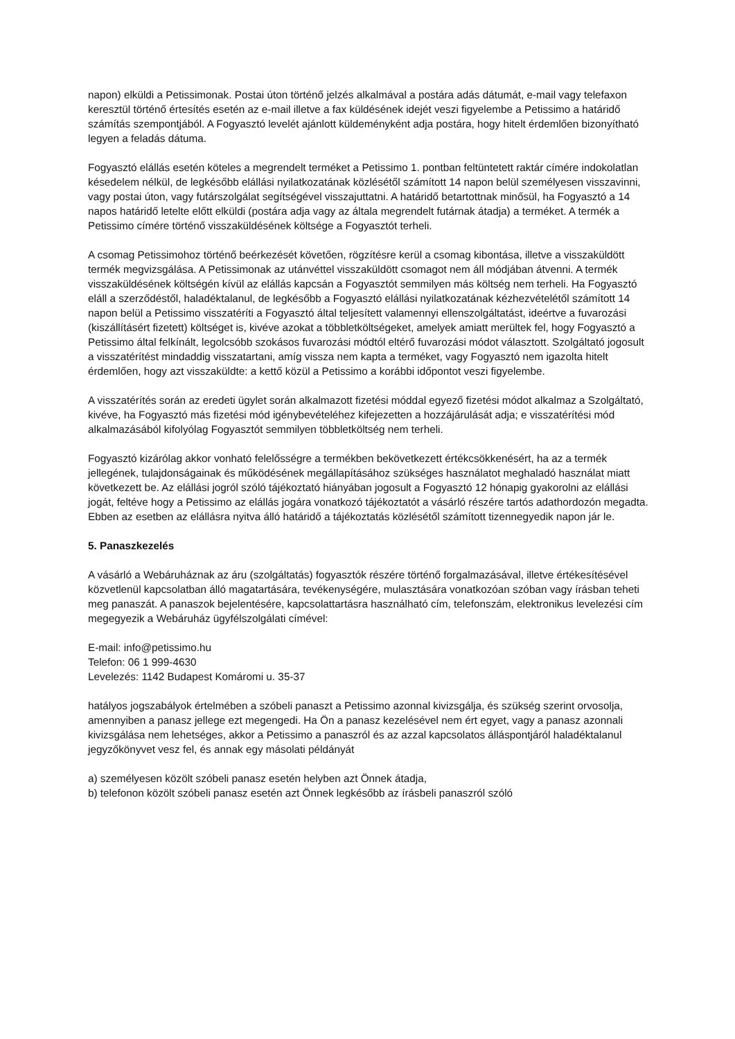napon) elküldi a Petissimonak. Postai úton történő jelzés alkalmával a postára adás dátumát, e-mail vagy telefaxon keresztül történő értesítés esetén az e-mail illetve a fax küldésének idejét veszi figyelembe a Petissimo a határidő számítás szempontjából. A Fogyasztó levelét ajánlott küldeményként adja postára, hogy hitelt érdemlően bizonyítható legyen a feladás dátuma.
Fogyasztó elállás esetén köteles a megrendelt terméket a Petissimo 1. pontban feltüntetett raktár címére indokolatlan késedelem nélkül, de legkésőbb elállási nyilatkozatának közlésétől számított 14 napon belül személyesen visszavinni, vagy postai úton, vagy futárszolgálat segítségével visszajuttatni. A határidő betartottnak minősül, ha Fogyasztó a 14 napos határidő letelte előtt elküldi (postára adja vagy az általa megrendelt futárnak átadja) a terméket. A termék a Petissimo címére történő visszaküldésének költsége a Fogyasztót terheli.
A csomag Petissimohoz történő beérkezését követően, rögzítésre kerül a csomag kibontása, illetve a visszaküldött termék megvizsgálása. A Petissimonak az utánvéttel visszaküldött csomagot nem áll módjában átvenni. A termék visszaküldésének költségén kívül az elállás kapcsán a Fogyasztót semmilyen más költség nem terheli. Ha Fogyasztó eláll a szerződéstől, haladéktalanul, de legkésőbb a Fogyasztó elállási nyilatkozatának kézhezvételétől számított 14 napon belül a Petissimo visszatéríti a Fogyasztó által teljesített valamennyi ellenszolgáltatást, ideértve a fuvarozási (kiszállításért fizetett) költséget is, kivéve azokat a többletköltségeket, amelyek amiatt merültek fel, hogy Fogyasztó a Petissimo által felkínált, legolcsóbb szokásos fuvarozási módtól eltérő fuvarozási módot választott. Szolgáltató jogosult a visszatérítést mindaddig visszatartani, amíg vissza nem kapta a terméket, vagy Fogyasztó nem igazolta hitelt érdemlően, hogy azt visszaküldte: a kettő közül a Petissimo a korábbi időpontot veszi figyelembe.
A visszatérítés során az eredeti ügylet során alkalmazott fizetési móddal egyező fizetési módot alkalmaz a Szolgáltató, kivéve, ha Fogyasztó más fizetési mód igénybevételéhez kifejezetten a hozzájárulását adja; e visszatérítési mód alkalmazásából kifolyólag Fogyasztót semmilyen többletköltség nem terheli.
Fogyasztó kizárólag akkor vonható felelősségre a termékben bekövetkezett értékcsökkenésért, ha az a termék jellegének, tulajdonságainak és működésének megállapításához szükséges használatot meghaladó használat miatt következett be. Az elállási jogról szóló tájékoztató hiányában jogosult a Fogyasztó 12 hónapig gyakorolni az elállási jogát, feltéve hogy a Petissimo az elállás jogára vonatkozó tájékoztatót a vásárló részére tartós adathordozón megadta. Ebben az esetben az elállásra nyitva álló határidő a tájékoztatás közlésétől számított tizennegyedik napon jár le.
5. Panaszkezelés
A vásárló a Webáruháznak az áru (szolgáltatás) fogyasztók részére történő forgalmazásával, illetve értékesítésével közvetlenül kapcsolatban álló magatartására, tevékenységére, mulasztására vonatkozóan szóban vagy írásban teheti meg panaszát. A panaszok bejelentésére, kapcsolattartásra használható cím, telefonszám, elektronikus levelezési cím megegyezik a Webáruház ügyfélszolgálati címével:
E-mail: info@petissimo.hu
Telefon: 06 1 999-4630
Levelezés: 1142 Budapest Komáromi u. 35-37
hatályos jogszabályok értelmében a szóbeli panaszt a Petissimo azonnal kivizsgálja, és szükség szerint orvosolja, amennyiben a panasz jellege ezt megengedi. Ha Ön a panasz kezelésével nem ért egyet, vagy a panasz azonnali kivizsgálása nem lehetséges, akkor a Petissimo a panaszról és az azzal kapcsolatos álláspontjáról haladéktalanul jegyzőkönyvet vesz fel, és annak egy másolati példányát
a) személyesen közölt szóbeli panasz esetén helyben azt Önnek átadja,
b) telefonon közölt szóbeli panasz esetén azt Önnek legkésőbb az írásbeli panaszról szóló